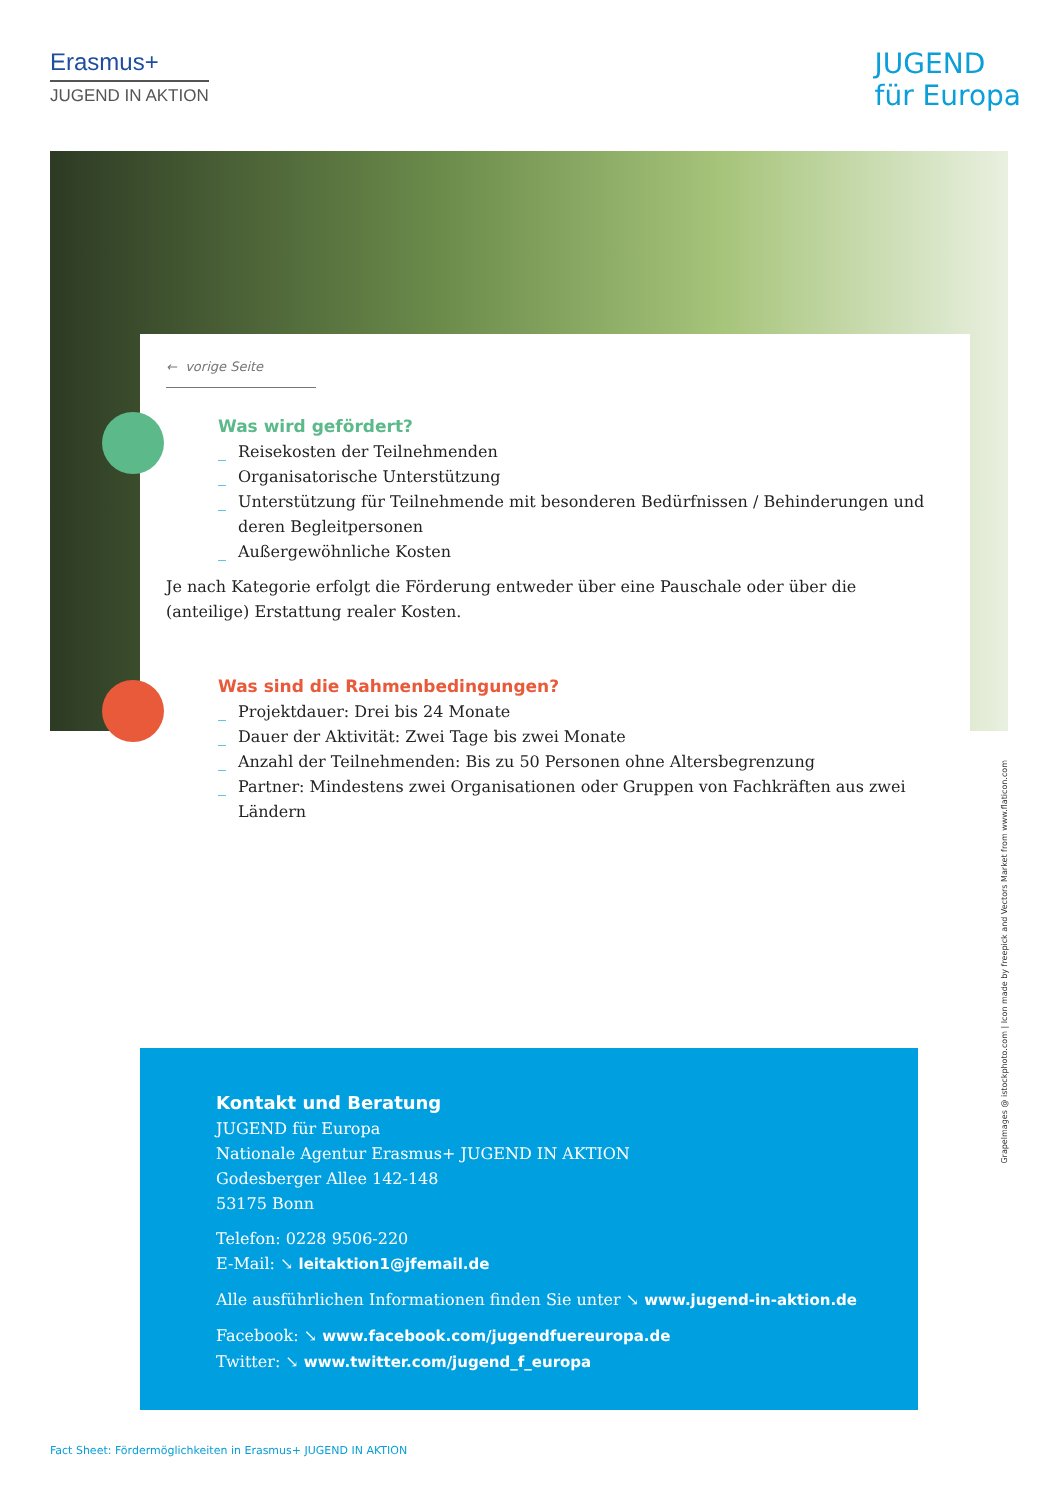Erasmus+
JUGEND IN AKTION
JUGEND
für Europa
← vorige Seite
Was wird gefördert?
_ Reisekosten der Teilnehmenden
_ Organisatorische Unterstützung
_ Unterstützung für Teilnehmende mit besonderen Bedürfnissen / Behinderungen und deren Begleitpersonen
_ Außergewöhnliche Kosten
Je nach Kategorie erfolgt die Förderung entweder über eine Pauschale oder über die (anteilige) Erstattung realer Kosten.
Was sind die Rahmenbedingungen?
_ Projektdauer: Drei bis 24 Monate
_ Dauer der Aktivität: Zwei Tage bis zwei Monate
_ Anzahl der Teilnehmenden: Bis zu 50 Personen ohne Altersbegrenzung
_ Partner: Mindestens zwei Organisationen oder Gruppen von Fachkräften aus zwei Ländern
Kontakt und Beratung
JUGEND für Europa
Nationale Agentur Erasmus+ JUGEND IN AKTION
Godesberger Allee 142-148
53175 Bonn
Telefon: 0228 9506-220
E-Mail: ↘ leitaktion1@jfemail.de
Alle ausführlichen Informationen finden Sie unter ↘ www.jugend-in-aktion.de
Facebook: ↘ www.facebook.com/jugendfuereuropa.de
Twitter: ↘ www.twitter.com/jugend_f_europa
Fact Sheet: Fördermöglichkeiten in Erasmus+ JUGEND IN AKTION
Grapelmages @ istockphoto.com | Icon made by freepick and Vectors Market from www.flaticon.com